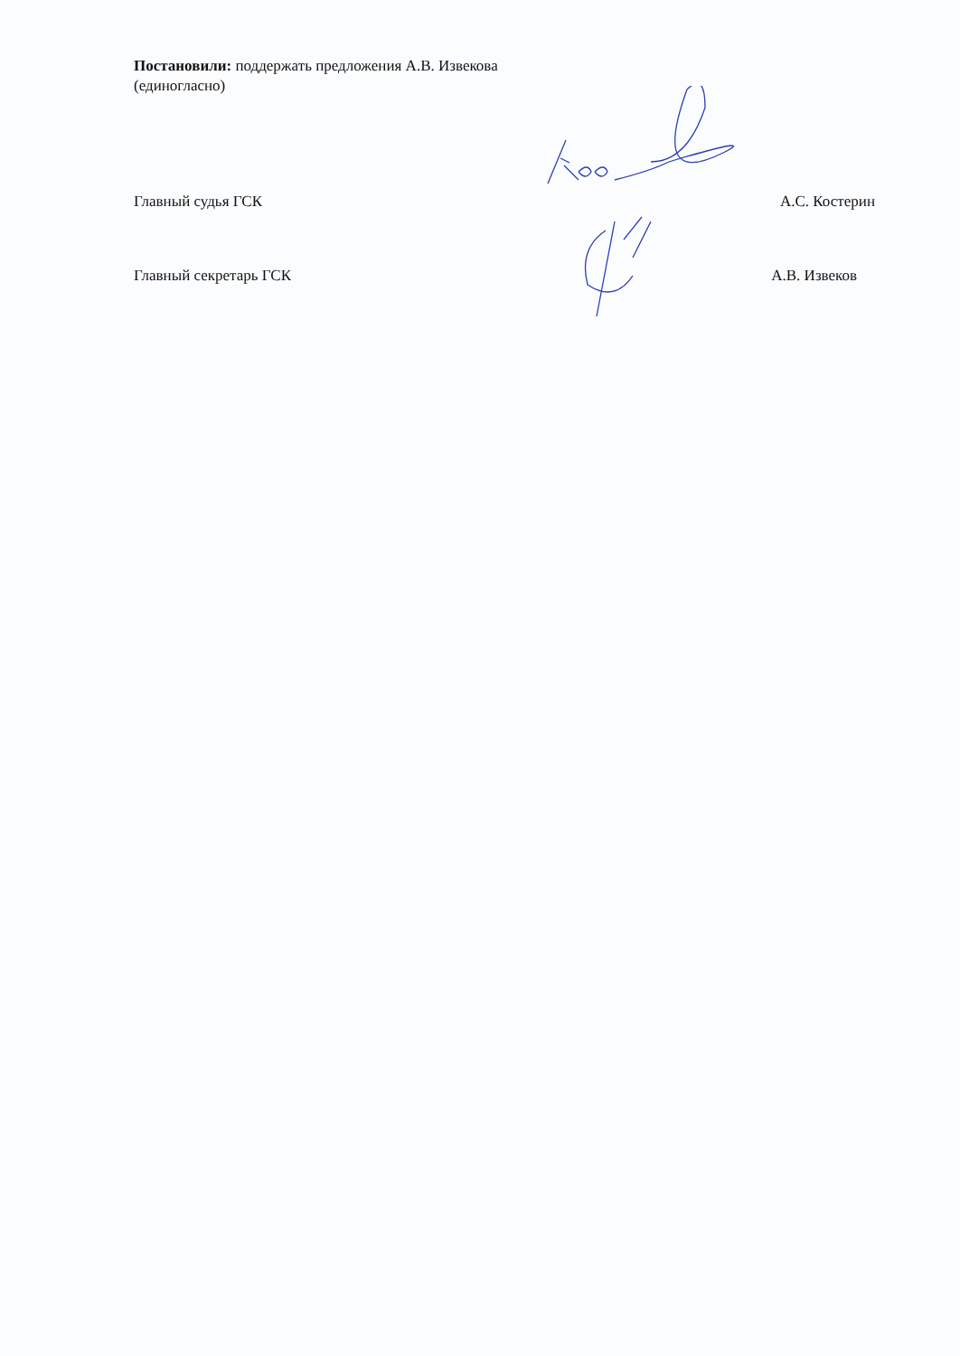Постановили: поддержать предложения А.В. Извекова
(единогласно)
Главный судья ГСК А.С. Костерин
Главный секретарь ГСК А.В. Извеков